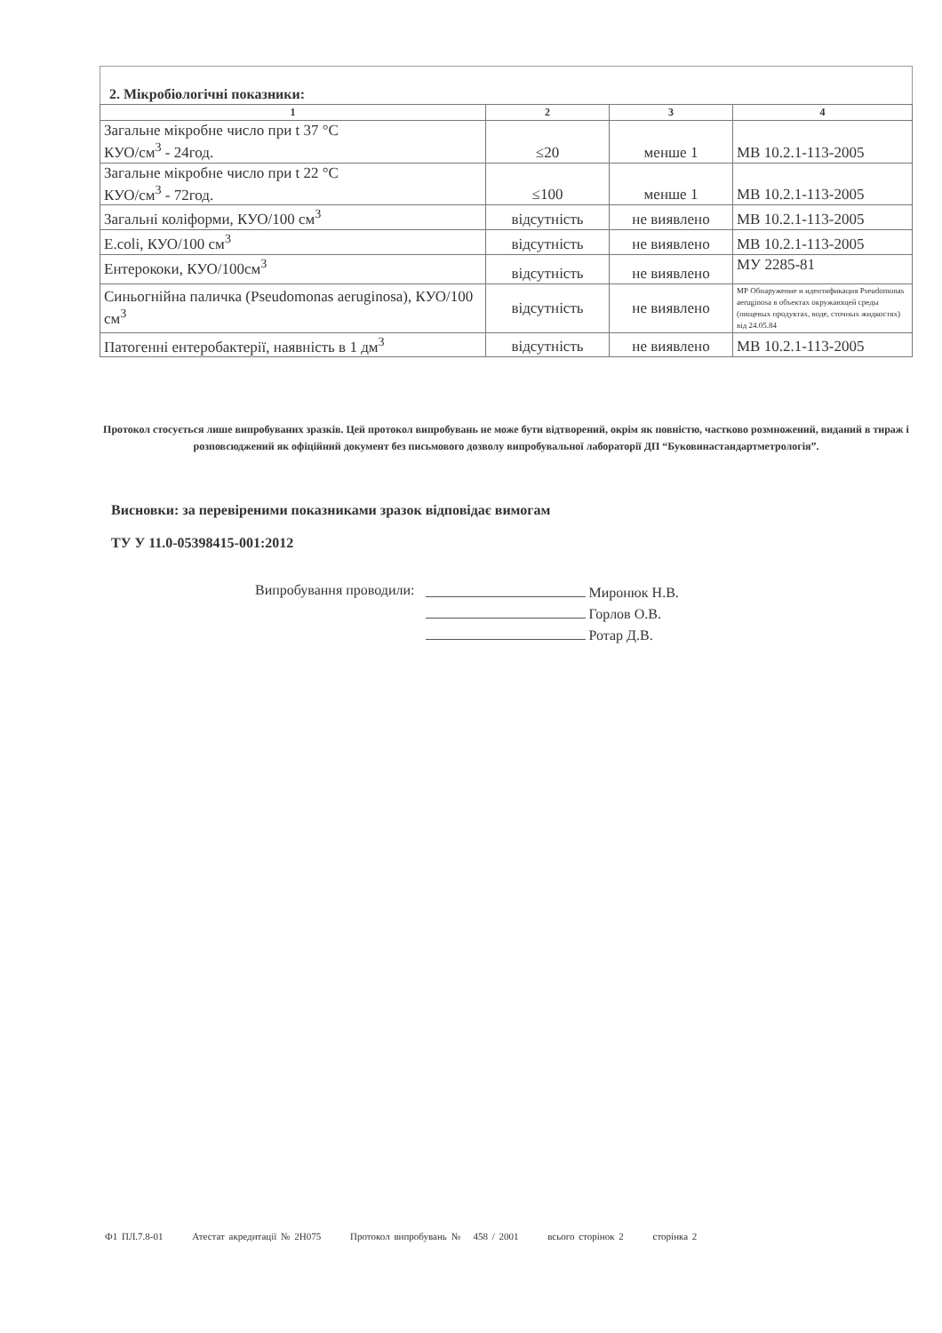2. Мікробіологічні показники:
| 1 | 2 | 3 | 4 |
| --- | --- | --- | --- |
| Загальне мікробне число при t 37 °С КУО/см<sup>3</sup> - 24год. | ≤20 | менше 1 | МВ 10.2.1-113-2005 |
| Загальне мікробне число при t 22 °С КУО/см<sup>3</sup> - 72год. | ≤100 | менше 1 | МВ 10.2.1-113-2005 |
| Загальні коліформи, КУО/100 см<sup>3</sup> | відсутність | не виявлено | МВ 10.2.1-113-2005 |
| E.coli, КУО/100 см<sup>3</sup> | відсутність | не виявлено | МВ 10.2.1-113-2005 |
| Ентерококи, КУО/100см<sup>3</sup> | відсутність | не виявлено | МУ 2285-81 |
| Синьогнійна паличка (Pseudomonas aeruginosa), КУО/100 см<sup>3</sup> | відсутність | не виявлено | МР Обнаружение и идентификация Pseudomonas aeruginosa в объектах окружающей среды (пищевых продуктах, воде, сточных жидкостях) від 24.05.84 |
| Патогенні ентеробактерії, наявність в 1 дм<sup>3</sup> | відсутність | не виявлено | МВ 10.2.1-113-2005 |
Протокол стосується лише випробуваних зразків. Цей протокол випробувань не може бути відтворений, окрім як повністю, частково розмножений, виданий в тираж і розповсюджений як офіційний документ без письмового дозволу випробувальної лабораторії ДП “Буковинастандартметрологія”.
Висновки: за перевіреними показниками зразок відповідає вимогам
ТУ У 11.0-05398415-001:2012
Випробування проводили:
Миронюк Н.В.
Горлов О.В.
Ротар Д.В.
Ф1 ПЛ.7.8-01 Атестат акредитації № 2Н075 Протокол випробувань № 458 / 2001 всього сторінок 2 сторінка 2